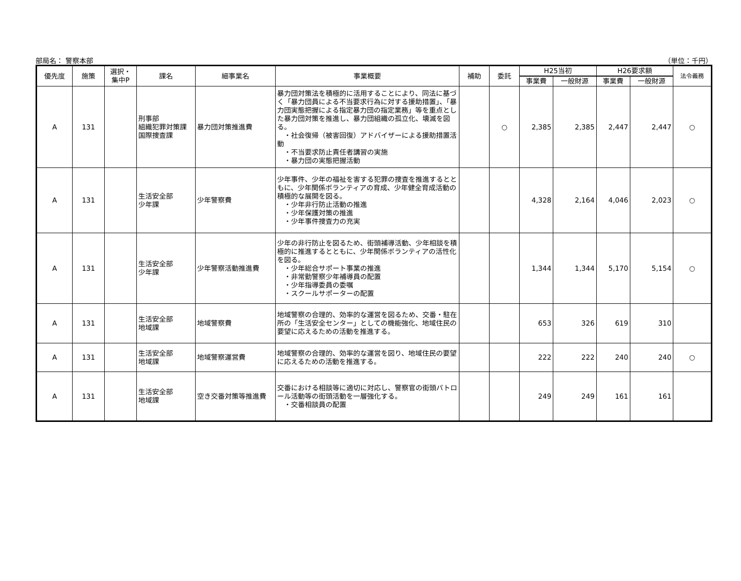部局名： 警察本部 （単位：千円）
| 優先度 | 施策 | 選択・ 集中P | 課名 | 細事業名 | 事業概要 | 補助 | 委託 | H25当初 | | H26要求額 | | 法令義務 |
| --- | --- | --- | --- | --- | --- | --- | --- | --- | --- | --- | --- | --- |
| | | | | | | | | 事業費 | 一般財源 | 事業費 | 一般財源 | |
| A | 131 | | 刑事部 組織犯罪対策課 国際捜査課 | 暴力団対策推進費 | 暴力団対策法を積極的に活用することにより、同法に基づく「暴力団員による不当要求行為に対する援助措置」、「暴力団実態把握による指定暴力団の指定業務」等を重点とした暴力団対策を推進し、暴力団組織の孤立化、壊滅を図る。 ・社会復帰（被害回復）アドバイザーによる援助措置活動 ・不当要求防止責任者講習の実施 ・暴力団の実態把握活動 | | ○ | 2,385 | 2,385 | 2,447 | 2,447 | ○ |
| A | 131 | | 生活安全部 少年課 | 少年警察費 | 少年事件、少年の福祉を害する犯罪の捜査を推進するとともに、少年関係ボランティアの育成、少年健全育成活動の積極的な展開を図る。 ・少年非行防止活動の推進 ・少年保護対策の推進 ・少年事件捜査力の充実 | | | 4,328 | 2,164 | 4,046 | 2,023 | ○ |
| A | 131 | | 生活安全部 少年課 | 少年警察活動推進費 | 少年の非行防止を図るため、街頭補導活動、少年相談を積極的に推進するとともに、少年関係ボランティアの活性化を図る。 ・少年総合サポート事業の推進 ・非常勤警察少年補導員の配置 ・少年指導委員の委嘱 ・スクールサポーターの配置 | | | 1,344 | 1,344 | 5,170 | 5,154 | ○ |
| A | 131 | | 生活安全部 地域課 | 地域警察費 | 地域警察の合理的、効率的な運営を図るため、交番・駐在所の「生活安全センター」としての機能強化、地域住民の要望に応えるための活動を推進する。 | | | 653 | 326 | 619 | 310 | |
| A | 131 | | 生活安全部 地域課 | 地域警察運営費 | 地域警察の合理的、効率的な運営を図り、地域住民の要望に応えるための活動を推進する。 | | | 222 | 222 | 240 | 240 | ○ |
| A | 131 | | 生活安全部 地域課 | 空き交番対策等推進費 | 交番における相談等に適切に対応し、警察官の街頭パトロール活動等の街頭活動を一層強化する。 ・交番相談員の配置 | | | 249 | 249 | 161 | 161 | |